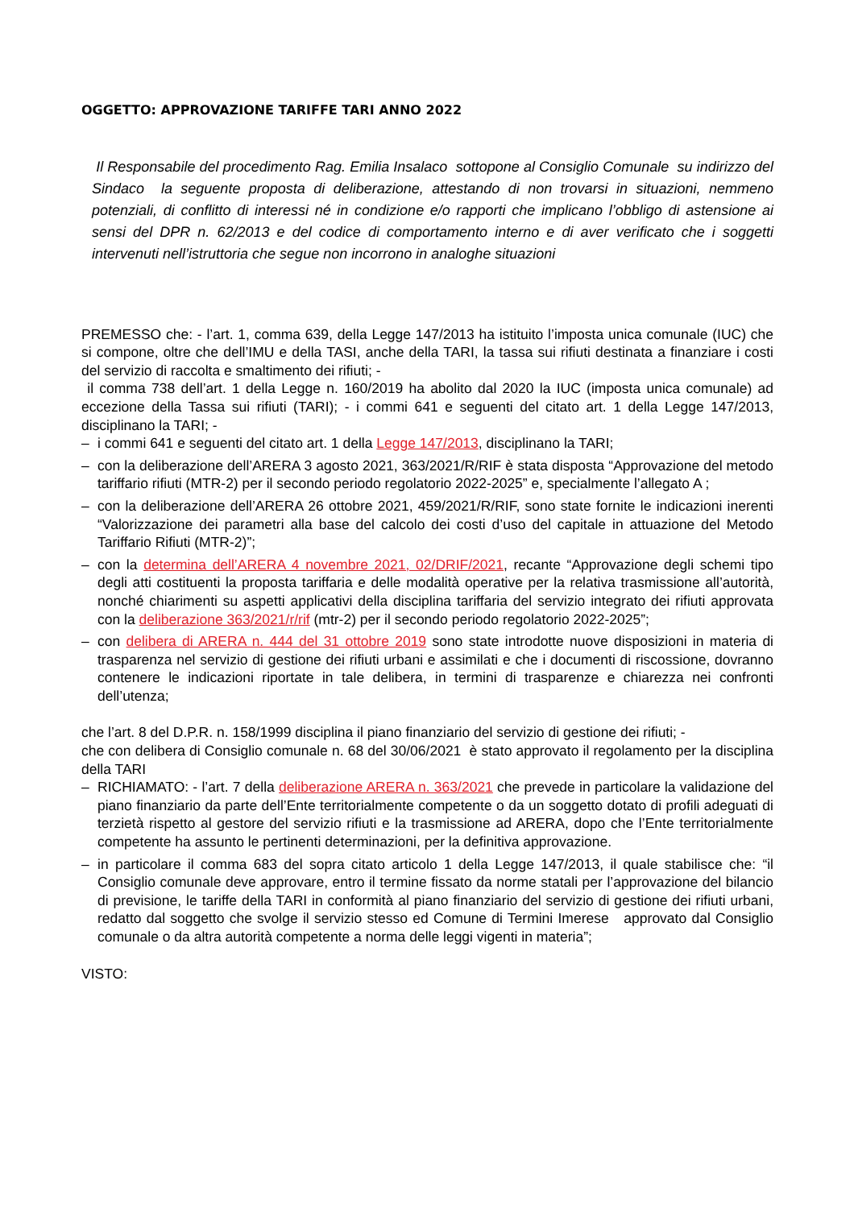OGGETTO: APPROVAZIONE TARIFFE TARI ANNO 2022
Il Responsabile del procedimento Rag. Emilia Insalaco sottopone al Consiglio Comunale su indirizzo del Sindaco la seguente proposta di deliberazione, attestando di non trovarsi in situazioni, nemmeno potenziali, di conflitto di interessi né in condizione e/o rapporti che implicano l’obbligo di astensione ai sensi del DPR n. 62/2013 e del codice di comportamento interno e di aver verificato che i soggetti intervenuti nell’istruttoria che segue non incorrono in analoghe situazioni
PREMESSO che: - l’art. 1, comma 639, della Legge 147/2013 ha istituito l’imposta unica comunale (IUC) che si compone, oltre che dell’IMU e della TASI, anche della TARI, la tassa sui rifiuti destinata a finanziare i costi del servizio di raccolta e smaltimento dei rifiuti; -
il comma 738 dell’art. 1 della Legge n. 160/2019 ha abolito dal 2020 la IUC (imposta unica comunale) ad eccezione della Tassa sui rifiuti (TARI); - i commi 641 e seguenti del citato art. 1 della Legge 147/2013, disciplinano la TARI; -
– i commi 641 e seguenti del citato art. 1 della Legge 147/2013, disciplinano la TARI;
– con la deliberazione dell’ARERA 3 agosto 2021, 363/2021/R/RIF è stata disposta “Approvazione del metodo tariffario rifiuti (MTR-2) per il secondo periodo regolatorio 2022-2025” e, specialmente l’allegato A ;
– con la deliberazione dell’ARERA 26 ottobre 2021, 459/2021/R/RIF, sono state fornite le indicazioni inerenti “Valorizzazione dei parametri alla base del calcolo dei costi d’uso del capitale in attuazione del Metodo Tariffario Rifiuti (MTR-2)”;
– con la determina dell’ARERA 4 novembre 2021, 02/DRIF/2021, recante “Approvazione degli schemi tipo degli atti costituenti la proposta tariffaria e delle modalità operative per la relativa trasmissione all’autorità, nonché chiarimenti su aspetti applicativi della disciplina tariffaria del servizio integrato dei rifiuti approvata con la deliberazione 363/2021/r/rif (mtr-2) per il secondo periodo regolatorio 2022-2025”;
– con delibera di ARERA n. 444 del 31 ottobre 2019 sono state introdotte nuove disposizioni in materia di trasparenza nel servizio di gestione dei rifiuti urbani e assimilati e che i documenti di riscossione, dovranno contenere le indicazioni riportate in tale delibera, in termini di trasparenze e chiarezza nei confronti dell’utenza;
che l’art. 8 del D.P.R. n. 158/1999 disciplina il piano finanziario del servizio di gestione dei rifiuti; -
che con delibera di Consiglio comunale n. 68 del 30/06/2021 è stato approvato il regolamento per la disciplina della TARI
– RICHIAMATO: - l’art. 7 della deliberazione ARERA n. 363/2021 che prevede in particolare la validazione del piano finanziario da parte dell’Ente territorialmente competente o da un soggetto dotato di profili adeguati di terzietà rispetto al gestore del servizio rifiuti e la trasmissione ad ARERA, dopo che l’Ente territorialmente competente ha assunto le pertinenti determinazioni, per la definitiva approvazione.
– in particolare il comma 683 del sopra citato articolo 1 della Legge 147/2013, il quale stabilisce che: “il Consiglio comunale deve approvare, entro il termine fissato da norme statali per l’approvazione del bilancio di previsione, le tariffe della TARI in conformità al piano finanziario del servizio di gestione dei rifiuti urbani, redatto dal soggetto che svolge il servizio stesso ed Comune di Termini Imerese approvato dal Consiglio comunale o da altra autorità competente a norma delle leggi vigenti in materia”;
VISTO: